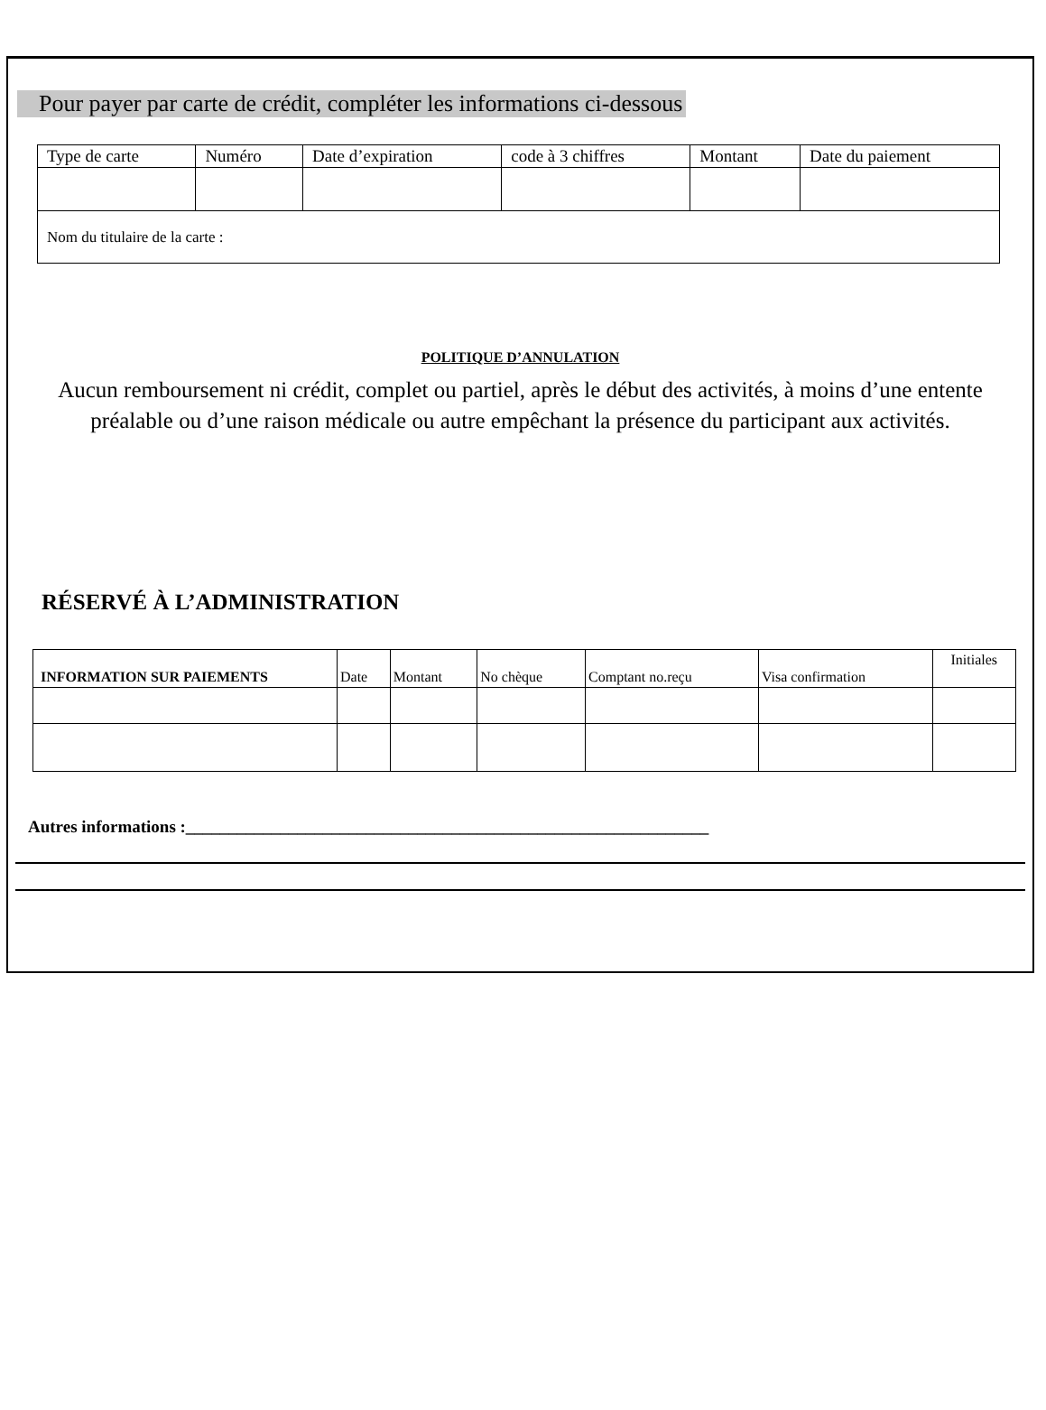Pour payer par carte de crédit, compléter les informations ci-dessous
| Type de carte | Numéro | Date d’expiration | code à 3 chiffres | Montant | Date du paiement |
| Nom du titulaire de la carte : | | | | | |
POLITIQUE D’ANNULATION
Aucun remboursement ni crédit, complet ou partiel, après le début des activités, à moins d’une entente préalable ou d’une raison médicale ou autre empêchant la présence du participant aux activités.
RÉSERVÉ À L’ADMINISTRATION
| INFORMATION SUR PAIEMENTS | Date | Montant | No chèque | Comptant no.reçu | Visa confirmation | Initiales |
Autres informations :_____________________________________________________________